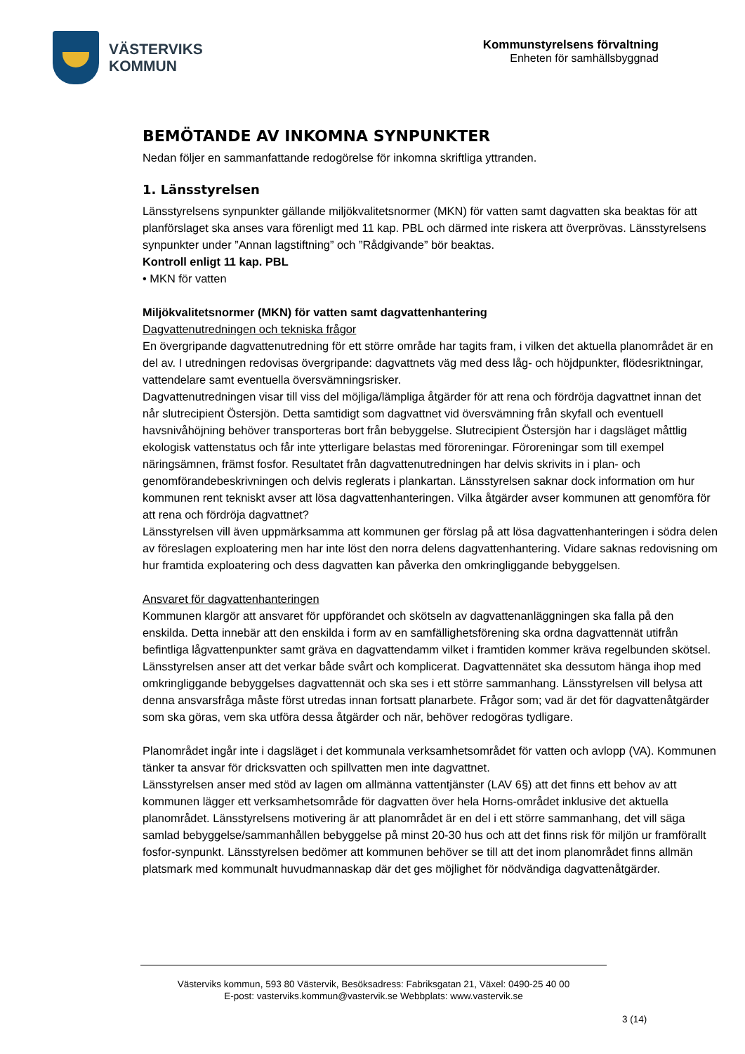VÄSTERVIKS
KOMMUN
Kommunstyrelsens förvaltning
Enheten för samhällsbyggnad
BEMÖTANDE AV INKOMNA SYNPUNKTER
Nedan följer en sammanfattande redogörelse för inkomna skriftliga yttranden.
1. Länsstyrelsen
Länsstyrelsens synpunkter gällande miljökvalitetsnormer (MKN) för vatten samt dagvatten ska beaktas för att planförslaget ska anses vara förenligt med 11 kap. PBL och därmed inte riskera att överprövas. Länsstyrelsens synpunkter under ”Annan lagstiftning” och ”Rådgivande” bör beaktas.
Kontroll enligt 11 kap. PBL
• MKN för vatten
Miljökvalitetsnormer (MKN) för vatten samt dagvattenhantering
Dagvattenutredningen och tekniska frågor
En övergripande dagvattenutredning för ett större område har tagits fram, i vilken det aktuella planområdet är en del av. I utredningen redovisas övergripande: dagvattnets väg med dess låg- och höjdpunkter, flödesriktningar, vattendelare samt eventuella översvämningsrisker.
Dagvattenutredningen visar till viss del möjliga/lämpliga åtgärder för att rena och fördröja dagvattnet innan det når slutrecipient Östersjön. Detta samtidigt som dagvattnet vid översvämning från skyfall och eventuell havsnivåhöjning behöver transporteras bort från bebyggelse. Slutrecipient Östersjön har i dagsläget måttlig ekologisk vattenstatus och får inte ytterligare belastas med föroreningar. Föroreningar som till exempel näringsämnen, främst fosfor. Resultatet från dagvattenutredningen har delvis skrivits in i plan- och genomförandebeskrivningen och delvis reglerats i plankartan. Länsstyrelsen saknar dock information om hur kommunen rent tekniskt avser att lösa dagvattenhanteringen. Vilka åtgärder avser kommunen att genomföra för att rena och fördröja dagvattnet?
Länsstyrelsen vill även uppmärksamma att kommunen ger förslag på att lösa dagvattenhanteringen i södra delen av föreslagen exploatering men har inte löst den norra delens dagvattenhantering. Vidare saknas redovisning om hur framtida exploatering och dess dagvatten kan påverka den omkringliggande bebyggelsen.
Ansvaret för dagvattenhanteringen
Kommunen klargör att ansvaret för uppförandet och skötseln av dagvattenanläggningen ska falla på den enskilda. Detta innebär att den enskilda i form av en samfällighetsförening ska ordna dagvattennät utifrån befintliga lågvattenpunkter samt gräva en dagvattendamm vilket i framtiden kommer kräva regelbunden skötsel. Länsstyrelsen anser att det verkar både svårt och komplicerat. Dagvattennätet ska dessutom hänga ihop med omkringliggande bebyggelses dagvattennät och ska ses i ett större sammanhang. Länsstyrelsen vill belysa att denna ansvarsfråga måste först utredas innan fortsatt planarbete. Frågor som; vad är det för dagvattenåtgärder som ska göras, vem ska utföra dessa åtgärder och när, behöver redogöras tydligare.
Planområdet ingår inte i dagsläget i det kommunala verksamhetsområdet för vatten och avlopp (VA). Kommunen tänker ta ansvar för dricksvatten och spillvatten men inte dagvattnet.
Länsstyrelsen anser med stöd av lagen om allmänna vattentjänster (LAV 6§) att det finns ett behov av att kommunen lägger ett verksamhetsområde för dagvatten över hela Horns-området inklusive det aktuella planområdet. Länsstyrelsens motivering är att planområdet är en del i ett större sammanhang, det vill säga samlad bebyggelse/sammanhållen bebyggelse på minst 20-30 hus och att det finns risk för miljön ur framförallt fosfor-synpunkt. Länsstyrelsen bedömer att kommunen behöver se till att det inom planområdet finns allmän platsmark med kommunalt huvudmannaskap där det ges möjlighet för nödvändiga dagvattenåtgärder.
Västerviks kommun, 593 80 Västervik, Besöksadress: Fabriksgatan 21, Växel: 0490-25 40 00
E-post: vasterviks.kommun@vastervik.se Webbplats: www.vastervik.se
3 (14)